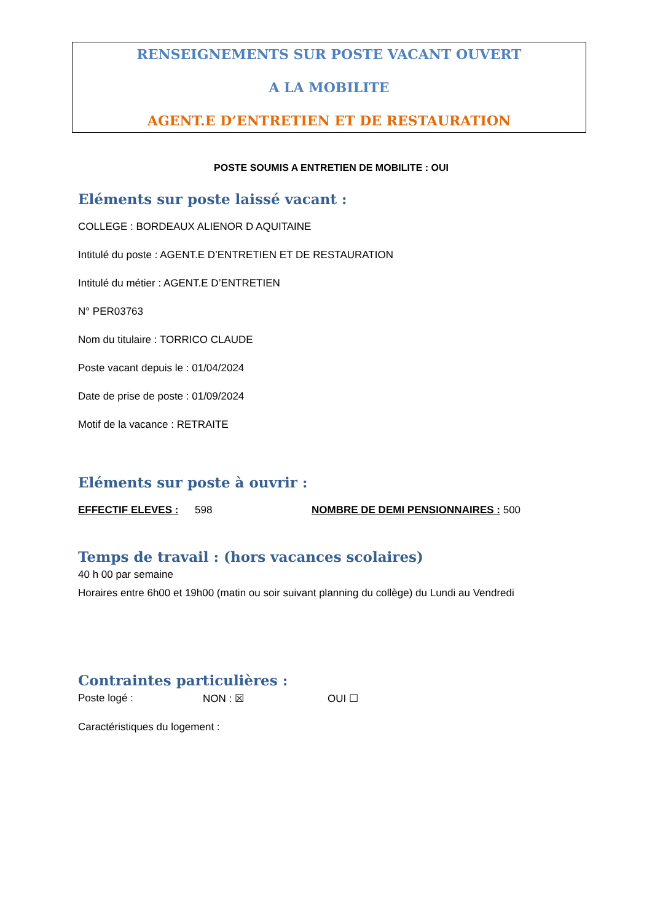RENSEIGNEMENTS SUR POSTE VACANT OUVERT
A LA MOBILITE
AGENT.E D’ENTRETIEN ET DE RESTAURATION
POSTE SOUMIS A ENTRETIEN DE MOBILITE : OUI
Eléments sur poste laissé vacant :
COLLEGE : BORDEAUX ALIENOR D AQUITAINE
Intitulé du poste : AGENT.E D’ENTRETIEN ET DE RESTAURATION
Intitulé du métier : AGENT.E D’ENTRETIEN
N° PER03763
Nom du titulaire : TORRICO CLAUDE
Poste vacant depuis le : 01/04/2024
Date de prise de poste : 01/09/2024
Motif de la vacance : RETRAITE
Eléments sur poste à ouvrir :
EFFECTIF ELEVES : 598 NOMBRE DE DEMI PENSIONNAIRES : 500
Temps de travail : (hors vacances scolaires)
40 h 00 par semaine
Horaires entre 6h00 et 19h00 (matin ou soir suivant planning du collège) du Lundi au Vendredi
Contraintes particulières :
Poste logé : NON : ☒ OUI ☐
Caractéristiques du logement :